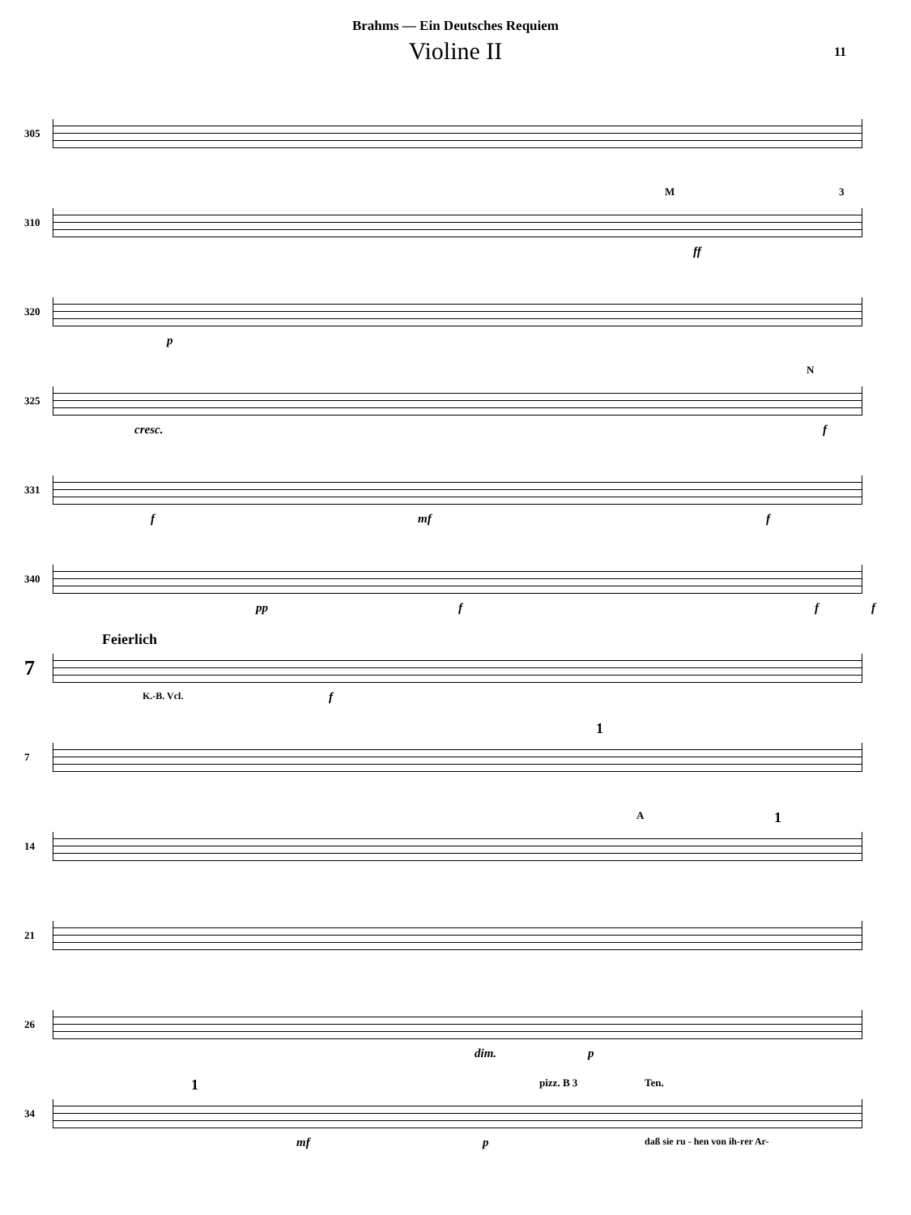Brahms — Ein Deutsches Requiem
Violine II
11
305
310
M 3
ff
320
p
325
cresc.
N
f
331
f mf f
340
pp f f f
7
Feierlich
K.-B. Vcl. f
7
1
14
A 1
21
26
dim. p
34
1 pizz. B 3 Ten.
mf p daß sie ru - hen von ih-rer Ar-